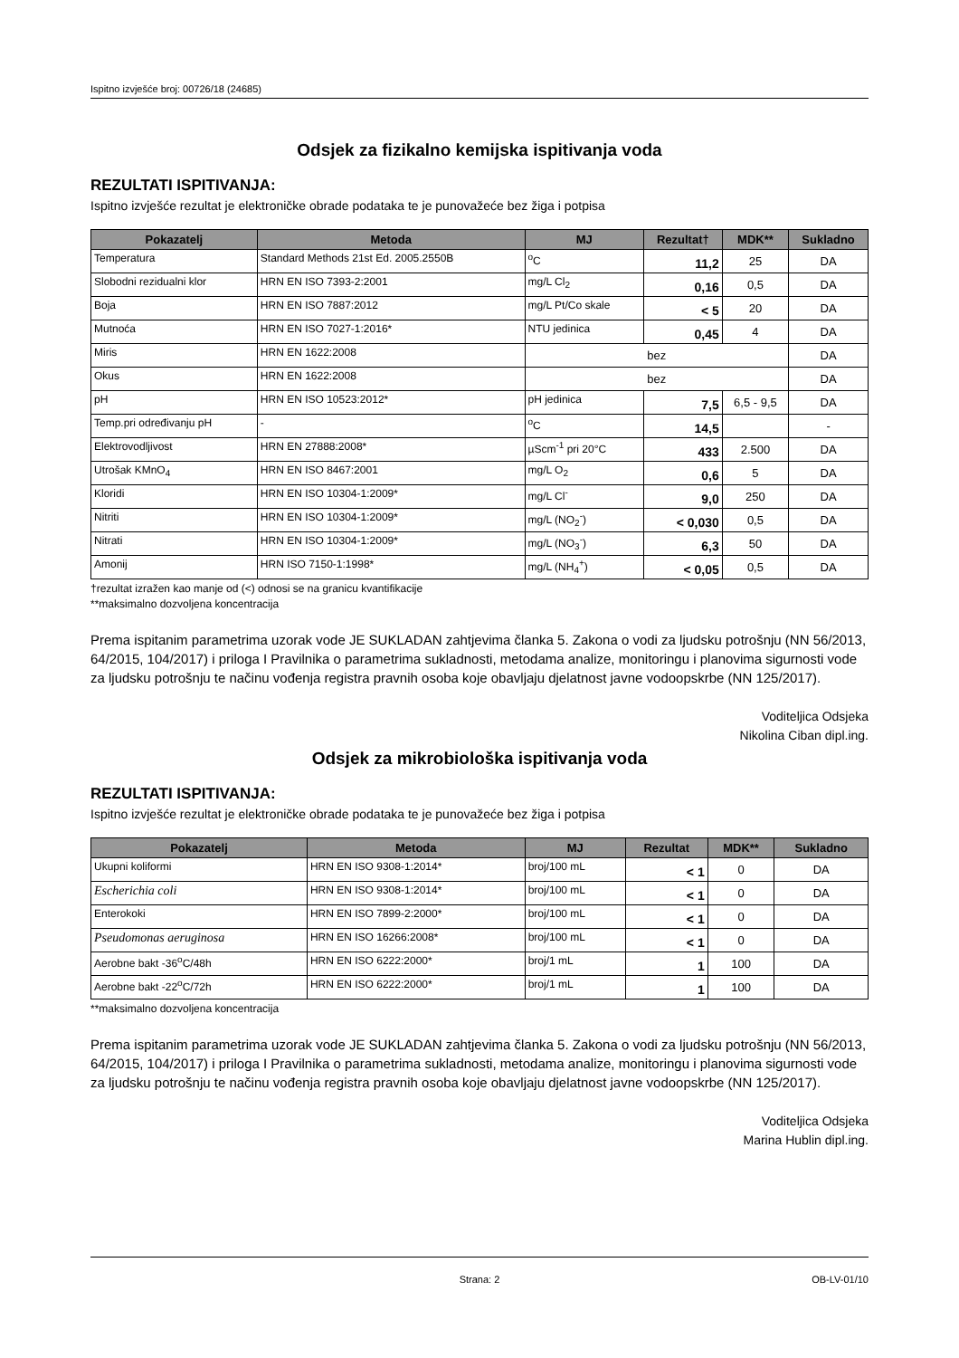Ispitno izvješće broj: 00726/18 (24685)
Odsjek za fizikalno kemijska ispitivanja voda
REZULTATI ISPITIVANJA:
Ispitno izvješće rezultat je elektroničke obrade podataka te je punovažeće bez žiga i potpisa
| Pokazatelj | Metoda | MJ | Rezultat† | MDK** | Sukladno |
| --- | --- | --- | --- | --- | --- |
| Temperatura | Standard Methods 21st Ed. 2005.2550B | <sup>o</sup> C | 11,2 | 25 | DA |
| Slobodni rezidualni klor | HRN EN ISO 7393-2:2001 | mg/L Cl<sub>2</sub> | 0,16 | 0,5 | DA |
| Boja | HRN EN ISO 7887:2012 | mg/L Pt/Co skale | < 5 | 20 | DA |
| Mutnoća | HRN EN ISO 7027-1:2016* | NTU jedinica | 0,45 | 4 | DA |
| Miris | HRN EN 1622:2008 | bez | | | DA |
| Okus | HRN EN 1622:2008 | bez | | | DA |
| pH | HRN EN ISO 10523:2012* | pH jedinica | 7,5 | 6,5 - 9,5 | DA |
| Temp.pri određivanju pH | - | <sup>o</sup> C | 14,5 | | - |
| Elektrovodljivost | HRN EN 27888:2008* | µScm<sup>-1</sup> pri 20°C | 433 | 2.500 | DA |
| Utrošak KMnO<sub>4</sub> | HRN EN ISO 8467:2001 | mg/L O<sub>2</sub> | 0,6 | 5 | DA |
| Kloridi | HRN EN ISO 10304-1:2009* | mg/L Cl<sup>-</sup> | 9,0 | 250 | DA |
| Nitriti | HRN EN ISO 10304-1:2009* | mg/L (NO<sub>2</sub><sup>-</sup>) | < 0,030 | 0,5 | DA |
| Nitrati | HRN EN ISO 10304-1:2009* | mg/L (NO<sub>3</sub><sup>-</sup>) | 6,3 | 50 | DA |
| Amonij | HRN ISO 7150-1:1998* | mg/L (NH<sub>4</sub><sup>+</sup>) | < 0,05 | 0,5 | DA |
†rezultat izražen kao manje od (<) odnosi se na granicu kvantifikacije
**maksimalno dozvoljena koncentracija
Prema ispitanim parametrima uzorak vode JE SUKLADAN zahtjevima članka 5. Zakona o vodi za ljudsku potrošnju (NN 56/2013, 64/2015, 104/2017) i priloga I Pravilnika o parametrima sukladnosti, metodama analize, monitoringu i planovima sigurnosti vode za ljudsku potrošnju te načinu vođenja registra pravnih osoba koje obavljaju djelatnost javne vodoopskrbe (NN 125/2017).
Voditeljica Odsjeka
Nikolina Ciban dipl.ing.
Odsjek za mikrobiološka ispitivanja voda
REZULTATI ISPITIVANJA:
Ispitno izvješće rezultat je elektroničke obrade podataka te je punovažeće bez žiga i potpisa
| Pokazatelj | Metoda | MJ | Rezultat | MDK** | Sukladno |
| --- | --- | --- | --- | --- | --- |
| Ukupni koliformi | HRN EN ISO 9308-1:2014* | broj/100 mL | < 1 | 0 | DA |
| Escherichia coli | HRN EN ISO 9308-1:2014* | broj/100 mL | < 1 | 0 | DA |
| Enterokoki | HRN EN ISO 7899-2:2000* | broj/100 mL | < 1 | 0 | DA |
| Pseudomonas aeruginosa | HRN EN ISO 16266:2008* | broj/100 mL | < 1 | 0 | DA |
| Aerobne bakt -36<sup>o</sup>C/48h | HRN EN ISO 6222:2000* | broj/1 mL | 1 | 100 | DA |
| Aerobne bakt -22<sup>o</sup>C/72h | HRN EN ISO 6222:2000* | broj/1 mL | 1 | 100 | DA |
**maksimalno dozvoljena koncentracija
Prema ispitanim parametrima uzorak vode JE SUKLADAN zahtjevima članka 5. Zakona o vodi za ljudsku potrošnju (NN 56/2013, 64/2015, 104/2017) i priloga I Pravilnika o parametrima sukladnosti, metodama analize, monitoringu i planovima sigurnosti vode za ljudsku potrošnju te načinu vođenja registra pravnih osoba koje obavljaju djelatnost javne vodoopskrbe (NN 125/2017).
Voditeljica Odsjeka
Marina Hublin dipl.ing.
Strana: 2 OB-LV-01/10